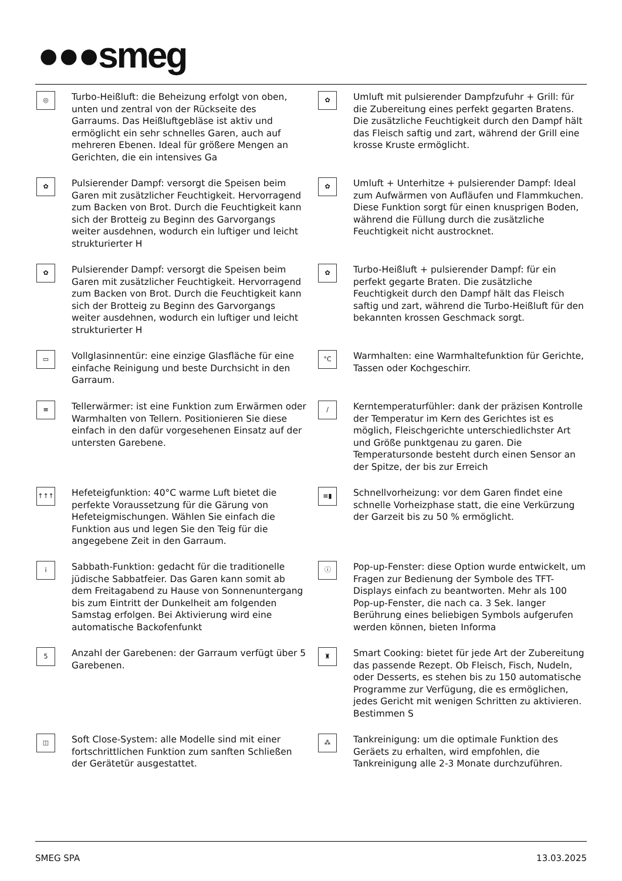●●●smeg
◎
Turbo-Heißluft: die Beheizung erfolgt von oben, unten und zentral von der Rückseite des Garraums. Das Heißluftgebläse ist aktiv und ermöglicht ein sehr schnelles Garen, auch auf mehreren Ebenen. Ideal für größere Mengen an Gerichten, die ein intensives Ga
✿
Umluft mit pulsierender Dampfzufuhr + Grill: für die Zubereitung eines perfekt gegarten Bratens. Die zusätzliche Feuchtigkeit durch den Dampf hält das Fleisch saftig und zart, während der Grill eine krosse Kruste ermöglicht.
✿
Pulsierender Dampf: versorgt die Speisen beim Garen mit zusätzlicher Feuchtigkeit. Hervorragend zum Backen von Brot. Durch die Feuchtigkeit kann sich der Brotteig zu Beginn des Garvorgangs weiter ausdehnen, wodurch ein luftiger und leicht strukturierter H
✿
Umluft + Unterhitze + pulsierender Dampf: Ideal zum Aufwärmen von Aufläufen und Flammkuchen. Diese Funktion sorgt für einen knusprigen Boden, während die Füllung durch die zusätzliche Feuchtigkeit nicht austrocknet.
✿
Pulsierender Dampf: versorgt die Speisen beim Garen mit zusätzlicher Feuchtigkeit. Hervorragend zum Backen von Brot. Durch die Feuchtigkeit kann sich der Brotteig zu Beginn des Garvorgangs weiter ausdehnen, wodurch ein luftiger und leicht strukturierter H
✿
Turbo-Heißluft + pulsierender Dampf: für ein perfekt gegarte Braten. Die zusätzliche Feuchtigkeit durch den Dampf hält das Fleisch saftig und zart, während die Turbo-Heißluft für den bekannten krossen Geschmack sorgt.
▭
Vollglasinnentür: eine einzige Glasfläche für eine einfache Reinigung und beste Durchsicht in den Garraum.
°C
Warmhalten: eine Warmhaltefunktion für Gerichte, Tassen oder Kochgeschirr.
≡
Tellerwärmer: ist eine Funktion zum Erwärmen oder Warmhalten von Tellern. Positionieren Sie diese einfach in den dafür vorgesehenen Einsatz auf der untersten Garebene.
/
Kerntemperaturfühler: dank der präzisen Kontrolle der Temperatur im Kern des Gerichtes ist es möglich, Fleischgerichte unterschiedlichster Art und Größe punktgenau zu garen. Die Temperatursonde besteht durch einen Sensor an der Spitze, der bis zur Erreich
↑↑↑
Hefeteigfunktion: 40°C warme Luft bietet die perfekte Voraussetzung für die Gärung von Hefeteigmischungen. Wählen Sie einfach die Funktion aus und legen Sie den Teig für die angegebene Zeit in den Garraum.
≡▮
Schnellvorheizung: vor dem Garen findet eine schnelle Vorheizphase statt, die eine Verkürzung der Garzeit bis zu 50 % ermöglicht.
i
Sabbath-Funktion: gedacht für die traditionelle jüdische Sabbatfeier. Das Garen kann somit ab dem Freitagabend zu Hause von Sonnenuntergang bis zum Eintritt der Dunkelheit am folgenden Samstag erfolgen. Bei Aktivierung wird eine automatische Backofenfunkt
ⓘ
Pop-up-Fenster: diese Option wurde entwickelt, um Fragen zur Bedienung der Symbole des TFT-Displays einfach zu beantworten. Mehr als 100 Pop-up-Fenster, die nach ca. 3 Sek. langer Berührung eines beliebigen Symbols aufgerufen werden können, bieten Informa
5
Anzahl der Garebenen: der Garraum verfügt über 5 Garebenen.
♜
Smart Cooking: bietet für jede Art der Zubereitung das passende Rezept. Ob Fleisch, Fisch, Nudeln, oder Desserts, es stehen bis zu 150 automatische Programme zur Verfügung, die es ermöglichen, jedes Gericht mit wenigen Schritten zu aktivieren. Bestimmen S
◫
Soft Close-System: alle Modelle sind mit einer fortschrittlichen Funktion zum sanften Schließen der Gerätetür ausgestattet.
⁂
Tankreinigung: um die optimale Funktion des Geräets zu erhalten, wird empfohlen, die Tankreinigung alle 2-3 Monate durchzuführen.
SMEG SPA 13.03.2025